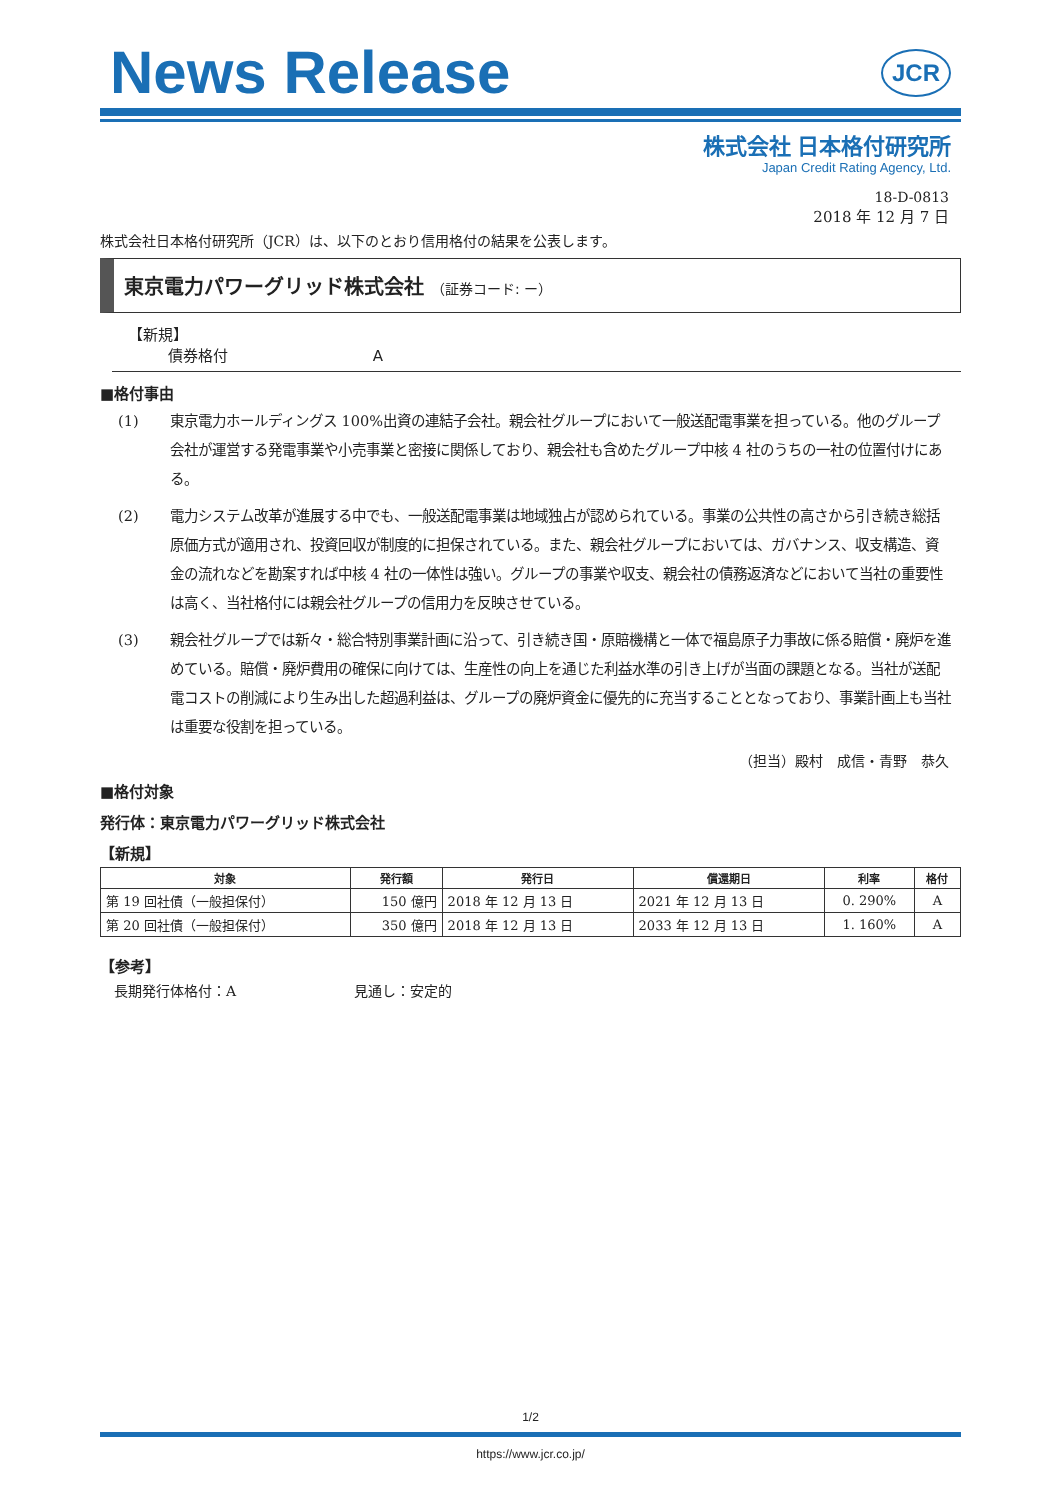News Release JCR
株式会社 日本格付研究所
Japan Credit Rating Agency, Ltd.
18-D-0813
2018 年 12 月 7 日
株式会社日本格付研究所（JCR）は、以下のとおり信用格付の結果を公表します。
東京電力パワーグリッド株式会社 （証券コード: ー）
【新規】
債券格付 A
■格付事由
(1) 東京電力ホールディングス 100%出資の連結子会社。親会社グループにおいて一般送配電事業を担っている。他のグループ会社が運営する発電事業や小売事業と密接に関係しており、親会社も含めたグループ中核 4 社のうちの一社の位置付けにある。
(2) 電力システム改革が進展する中でも、一般送配電事業は地域独占が認められている。事業の公共性の高さから引き続き総括原価方式が適用され、投資回収が制度的に担保されている。また、親会社グループにおいては、ガバナンス、収支構造、資金の流れなどを勘案すれば中核 4 社の一体性は強い。グループの事業や収支、親会社の債務返済などにおいて当社の重要性は高く、当社格付には親会社グループの信用力を反映させている。
(3) 親会社グループでは新々・総合特別事業計画に沿って、引き続き国・原賠機構と一体で福島原子力事故に係る賠償・廃炉を進めている。賠償・廃炉費用の確保に向けては、生産性の向上を通じた利益水準の引き上げが当面の課題となる。当社が送配電コストの削減により生み出した超過利益は、グループの廃炉資金に優先的に充当することとなっており、事業計画上も当社は重要な役割を担っている。
（担当）殿村　成信・青野　恭久
■格付対象
発行体：東京電力パワーグリッド株式会社
【新規】
| 対象 | 発行額 | 発行日 | 償還期日 | 利率 | 格付 |
| --- | --- | --- | --- | --- | --- |
| 第 19 回社債（一般担保付） | 150 億円 | 2018 年 12 月 13 日 | 2021 年 12 月 13 日 | 0. 290% | A |
| 第 20 回社債（一般担保付） | 350 億円 | 2018 年 12 月 13 日 | 2033 年 12 月 13 日 | 1. 160% | A |
【参考】
長期発行体格付：A 見通し：安定的
1/2
https://www.jcr.co.jp/